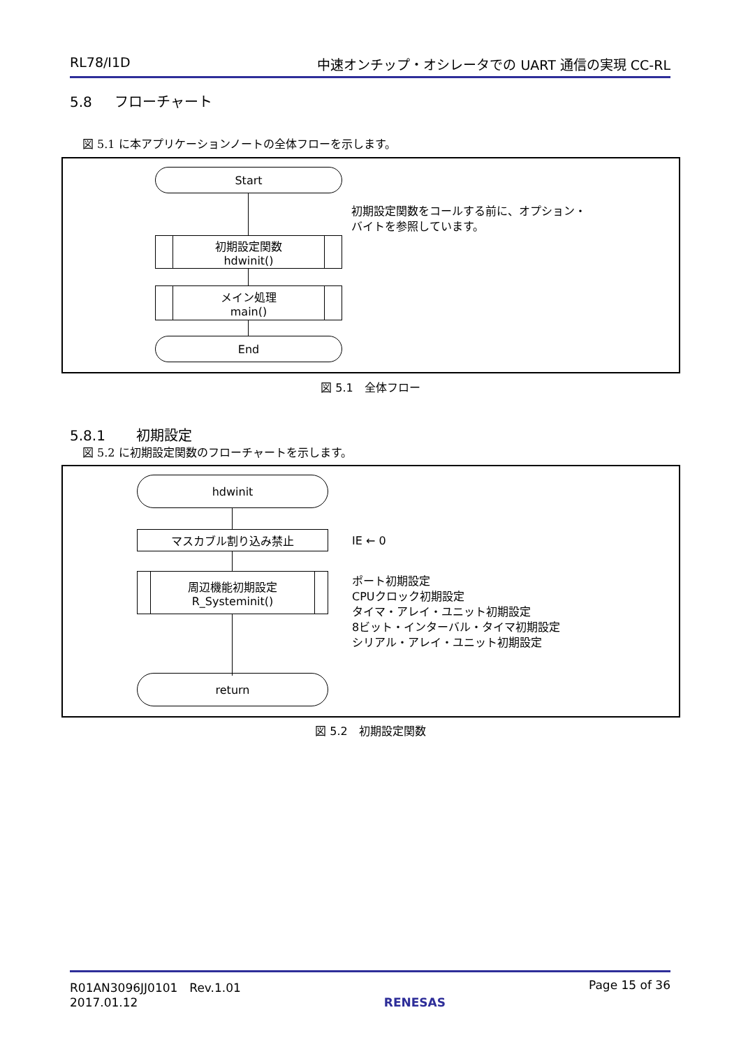RL78/I1D 中速オンチップ・オシレータでの UART 通信の実現 CC-RL
5.8 フローチャート
図 5.1 に本アプリケーションノートの全体フローを示します。
Start
初期設定関数
hdwinit()
メイン処理
main()
End
初期設定関数をコールする前に、オプション・
バイトを参照しています。
図 5.1　全体フロー
5.8.1 初期設定
図 5.2 に初期設定関数のフローチャートを示します。
hdwinit
マスカブル割り込み禁止
周辺機能初期設定
R_Systeminit()
return
IE ← 0
ポート初期設定
CPUクロック初期設定
タイマ・アレイ・ユニット初期設定
8ビット・インターバル・タイマ初期設定
シリアル・アレイ・ユニット初期設定
図 5.2　初期設定関数
R01AN3096JJ0101　Rev.1.01
2017.01.12 RENESAS Page 15 of 36